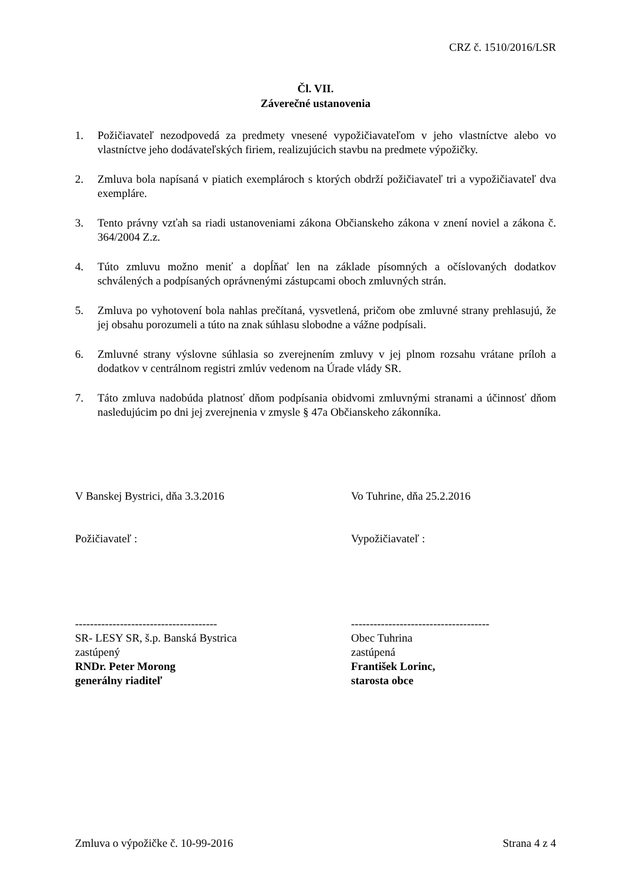CRZ č. 1510/2016/LSR
Čl. VII.
Záverečné ustanovenia
1. Požičiavateľ nezodpovedá za predmety vnesené vypožičiavateľom v jeho vlastníctve alebo vo vlastníctve jeho dodávateľských firiem, realizujúcich stavbu na predmete výpožičky.
2. Zmluva bola napísaná v piatich exemplároch s ktorých obdrží požičiavateľ tri a vypožičiavateľ dva exempláre.
3. Tento právny vzťah sa riadi ustanoveniami zákona Občianskeho zákona v znení noviel a zákona č. 364/2004 Z.z.
4. Túto zmluvu možno meniť a dopĺňať len na základe písomných a očíslovaných dodatkov schválených a podpísaných oprávnenými zástupcami oboch zmluvných strán.
5. Zmluva po vyhotovení bola nahlas prečítaná, vysvetlená, pričom obe zmluvné strany prehlasujú, že jej obsahu porozumeli a túto na znak súhlasu slobodne a vážne podpísali.
6. Zmluvné strany výslovne súhlasia so zverejnením zmluvy v jej plnom rozsahu vrátane príloh a dodatkov v centrálnom registri zmlúv vedenom na Úrade vlády SR.
7. Táto zmluva nadobúda platnosť dňom podpísania obidvomi zmluvnými stranami a účinnosť dňom nasledujúcim po dni jej zverejnenia v zmysle § 47a Občianskeho zákonníka.
V Banskej Bystrici, dňa 3.3.2016
Požičiavateľ :
--------------------------------------
SR- LESY SR, š.p. Banská Bystrica
zastúpený
RNDr. Peter Morong
generálny riaditeľ
Vo Tuhrine, dňa 25.2.2016
Vypožičiavateľ :
-------------------------------------
Obec Tuhrina
zastúpená
František Lorinc,
starosta obce
Zmluva o výpožičke č. 10-99-2016 Strana 4 z 4